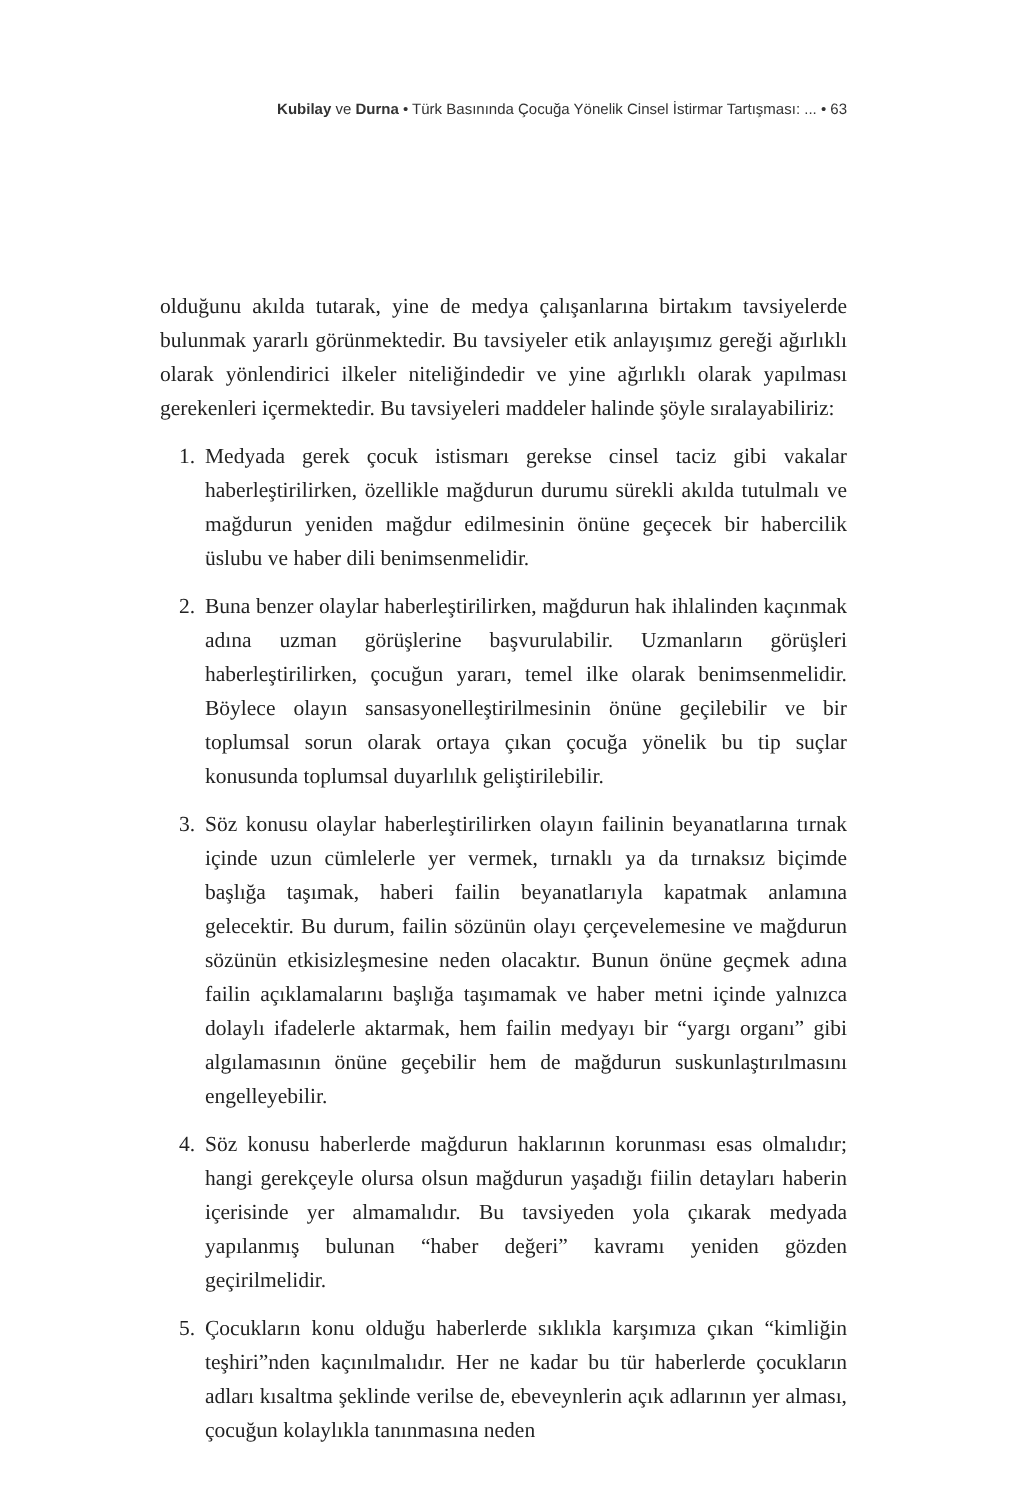Kubilay ve Durna • Türk Basınında Çocuğa Yönelik Cinsel İstirmar Tartışması: ... • 63
olduğunu akılda tutarak, yine de medya çalışanlarına birtakım tavsiyelerde bulunmak yararlı görünmektedir. Bu tavsiyeler etik anlayışımız gereği ağırlıklı olarak yönlendirici ilkeler niteliğindedir ve yine ağırlıklı olarak yapılması gerekenleri içermektedir. Bu tavsiyeleri maddeler halinde şöyle sıralayabiliriz:
1. Medyada gerek çocuk istismarı gerekse cinsel taciz gibi vakalar haberleştirilirken, özellikle mağdurun durumu sürekli akılda tutulmalı ve mağdurun yeniden mağdur edilmesinin önüne geçecek bir habercilik üslubu ve haber dili benimsenmelidir.
2. Buna benzer olaylar haberleştirilirken, mağdurun hak ihlalinden kaçınmak adına uzman görüşlerine başvurulabilir. Uzmanların görüşleri haberleştirilirken, çocuğun yararı, temel ilke olarak benimsenmelidir. Böylece olayın sansasyonelleştirilmesinin önüne geçilebilir ve bir toplumsal sorun olarak ortaya çıkan çocuğa yönelik bu tip suçlar konusunda toplumsal duyarlılık geliştirilebilir.
3. Söz konusu olaylar haberleştirilirken olayın failinin beyanatlarına tırnak içinde uzun cümlelerle yer vermek, tırnaklı ya da tırnaksız biçimde başlığa taşımak, haberi failin beyanatlarıyla kapatmak anlamına gelecektir. Bu durum, failin sözünün olayı çerçevelemesine ve mağdurun sözünün etkisizleşmesine neden olacaktır. Bunun önüne geçmek adına failin açıklamalarını başlığa taşımamak ve haber metni içinde yalnızca dolaylı ifadelerle aktarmak, hem failin medyayı bir “yargı organı” gibi algılamasının önüne geçebilir hem de mağdurun suskunlaştırılmasını engelleyebilir.
4. Söz konusu haberlerde mağdurun haklarının korunması esas olmalıdır; hangi gerekçeyle olursa olsun mağdurun yaşadığı fiilin detayları haberin içerisinde yer almamalıdır. Bu tavsiyeden yola çıkarak medyada yapılanmış bulunan “haber değeri” kavramı yeniden gözden geçirilmelidir.
5. Çocukların konu olduğu haberlerde sıklıkla karşımıza çıkan “kimliğin teşhiri”nden kaçınılmalıdır. Her ne kadar bu tür haberlerde çocukların adları kısaltma şeklinde verilse de, ebeveynlerin açık adlarının yer alması, çocuğun kolaylıkla tanınmasına neden